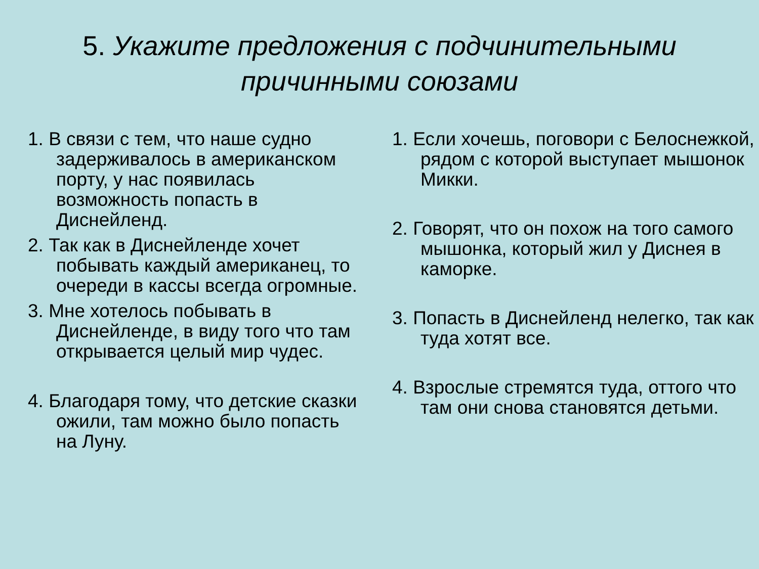5. Укажите предложения с подчинительными
причинными союзами
1. В связи с тем, что наше судно задерживалось в американском порту, у нас появилась возможность попасть в Диснейленд.
2. Так как в Диснейленде хочет побывать каждый американец, то очереди в кассы всегда огромные.
3. Мне хотелось побывать в Диснейленде, в виду того что там открывается целый мир чудес.
4. Благодаря тому, что детские сказки ожили, там можно было попасть на Луну.
1. Если хочешь, поговори с Белоснежкой, рядом с которой выступает мышонок Микки.
2. Говорят, что он похож на того самого мышонка, который жил у Диснея в каморке.
3. Попасть в Диснейленд нелегко, так как туда хотят все.
4. Взрослые стремятся туда, оттого что там они снова становятся детьми.